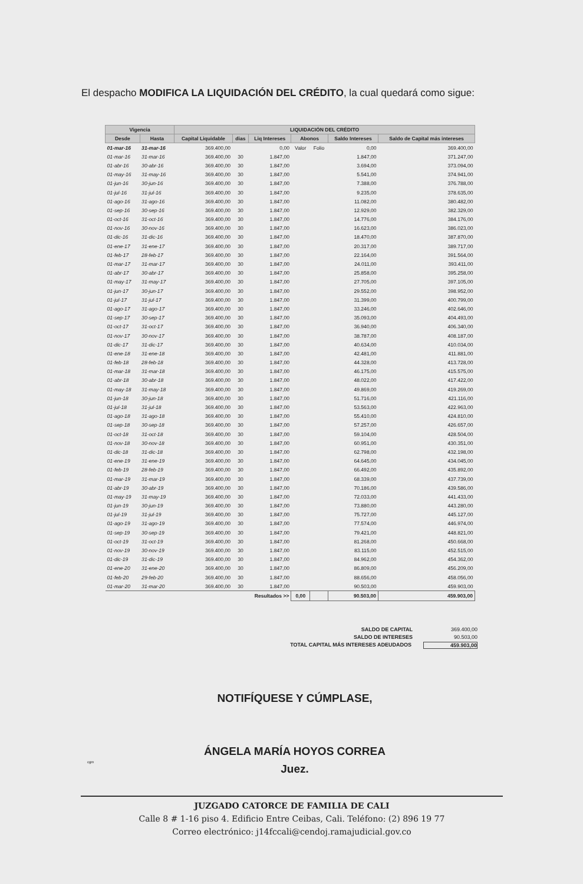El despacho MODIFICA LA LIQUIDACIÓN DEL CRÉDITO, la cual quedará como sigue:
| Vigencia | | LIQUIDACIÓN DEL CRÉDITO | | | | | | |
| --- | --- | --- | --- | --- | --- | --- | --- | --- |
| Desde | Hasta | Capital Liquidable | dias | Liq Intereses | Abonos | | Saldo Intereses | Saldo de Capital más intereses |
| 01-mar-16 | 31-mar-16 | 369.400,00 | | 0,00 | Valor | Folio | 0,00 | 369.400,00 |
| 01-mar-16 | 31-mar-16 | 369.400,00 | 30 | 1.847,00 | | | 1.847,00 | 371.247,00 |
| 01-abr-16 | 30-abr-16 | 369.400,00 | 30 | 1.847,00 | | | 3.694,00 | 373.094,00 |
| 01-may-16 | 31-may-16 | 369.400,00 | 30 | 1.847,00 | | | 5.541,00 | 374.941,00 |
| 01-jun-16 | 30-jun-16 | 369.400,00 | 30 | 1.847,00 | | | 7.388,00 | 376.788,00 |
| 01-jul-16 | 31-jul-16 | 369.400,00 | 30 | 1.847,00 | | | 9.235,00 | 378.635,00 |
| 01-ago-16 | 31-ago-16 | 369.400,00 | 30 | 1.847,00 | | | 11.082,00 | 380.482,00 |
| 01-sep-16 | 30-sep-16 | 369.400,00 | 30 | 1.847,00 | | | 12.929,00 | 382.329,00 |
| 01-oct-16 | 31-oct-16 | 369.400,00 | 30 | 1.847,00 | | | 14.776,00 | 384.176,00 |
| 01-nov-16 | 30-nov-16 | 369.400,00 | 30 | 1.847,00 | | | 16.623,00 | 386.023,00 |
| 01-dic-16 | 31-dic-16 | 369.400,00 | 30 | 1.847,00 | | | 18.470,00 | 387.870,00 |
| 01-ene-17 | 31-ene-17 | 369.400,00 | 30 | 1.847,00 | | | 20.317,00 | 389.717,00 |
| 01-feb-17 | 28-feb-17 | 369.400,00 | 30 | 1.847,00 | | | 22.164,00 | 391.564,00 |
| 01-mar-17 | 31-mar-17 | 369.400,00 | 30 | 1.847,00 | | | 24.011,00 | 393.411,00 |
| 01-abr-17 | 30-abr-17 | 369.400,00 | 30 | 1.847,00 | | | 25.858,00 | 395.258,00 |
| 01-may-17 | 31-may-17 | 369.400,00 | 30 | 1.847,00 | | | 27.705,00 | 397.105,00 |
| 01-jun-17 | 30-jun-17 | 369.400,00 | 30 | 1.847,00 | | | 29.552,00 | 398.952,00 |
| 01-jul-17 | 31-jul-17 | 369.400,00 | 30 | 1.847,00 | | | 31.399,00 | 400.799,00 |
| 01-ago-17 | 31-ago-17 | 369.400,00 | 30 | 1.847,00 | | | 33.246,00 | 402.646,00 |
| 01-sep-17 | 30-sep-17 | 369.400,00 | 30 | 1.847,00 | | | 35.093,00 | 404.493,00 |
| 01-oct-17 | 31-oct-17 | 369.400,00 | 30 | 1.847,00 | | | 36.940,00 | 406.340,00 |
| 01-nov-17 | 30-nov-17 | 369.400,00 | 30 | 1.847,00 | | | 38.787,00 | 408.187,00 |
| 01-dic-17 | 31-dic-17 | 369.400,00 | 30 | 1.847,00 | | | 40.634,00 | 410.034,00 |
| 01-ene-18 | 31-ene-18 | 369.400,00 | 30 | 1.847,00 | | | 42.481,00 | 411.881,00 |
| 01-feb-18 | 28-feb-18 | 369.400,00 | 30 | 1.847,00 | | | 44.328,00 | 413.728,00 |
| 01-mar-18 | 31-mar-18 | 369.400,00 | 30 | 1.847,00 | | | 46.175,00 | 415.575,00 |
| 01-abr-18 | 30-abr-18 | 369.400,00 | 30 | 1.847,00 | | | 48.022,00 | 417.422,00 |
| 01-may-18 | 31-may-18 | 369.400,00 | 30 | 1.847,00 | | | 49.869,00 | 419.269,00 |
| 01-jun-18 | 30-jun-18 | 369.400,00 | 30 | 1.847,00 | | | 51.716,00 | 421.116,00 |
| 01-jul-18 | 31-jul-18 | 369.400,00 | 30 | 1.847,00 | | | 53.563,00 | 422.963,00 |
| 01-ago-18 | 31-ago-18 | 369.400,00 | 30 | 1.847,00 | | | 55.410,00 | 424.810,00 |
| 01-sep-18 | 30-sep-18 | 369.400,00 | 30 | 1.847,00 | | | 57.257,00 | 426.657,00 |
| 01-oct-18 | 31-oct-18 | 369.400,00 | 30 | 1.847,00 | | | 59.104,00 | 428.504,00 |
| 01-nov-18 | 30-nov-18 | 369.400,00 | 30 | 1.847,00 | | | 60.951,00 | 430.351,00 |
| 01-dic-18 | 31-dic-18 | 369.400,00 | 30 | 1.847,00 | | | 62.798,00 | 432.198,00 |
| 01-ene-19 | 31-ene-19 | 369.400,00 | 30 | 1.847,00 | | | 64.645,00 | 434.045,00 |
| 01-feb-19 | 28-feb-19 | 369.400,00 | 30 | 1.847,00 | | | 66.492,00 | 435.892,00 |
| 01-mar-19 | 31-mar-19 | 369.400,00 | 30 | 1.847,00 | | | 68.339,00 | 437.739,00 |
| 01-abr-19 | 30-abr-19 | 369.400,00 | 30 | 1.847,00 | | | 70.186,00 | 439.586,00 |
| 01-may-19 | 31-may-19 | 369.400,00 | 30 | 1.847,00 | | | 72.033,00 | 441.433,00 |
| 01-jun-19 | 30-jun-19 | 369.400,00 | 30 | 1.847,00 | | | 73.880,00 | 443.280,00 |
| 01-jul-19 | 31-jul-19 | 369.400,00 | 30 | 1.847,00 | | | 75.727,00 | 445.127,00 |
| 01-ago-19 | 31-ago-19 | 369.400,00 | 30 | 1.847,00 | | | 77.574,00 | 446.974,00 |
| 01-sep-19 | 30-sep-19 | 369.400,00 | 30 | 1.847,00 | | | 79.421,00 | 448.821,00 |
| 01-oct-19 | 31-oct-19 | 369.400,00 | 30 | 1.847,00 | | | 81.268,00 | 450.668,00 |
| 01-nov-19 | 30-nov-19 | 369.400,00 | 30 | 1.847,00 | | | 83.115,00 | 452.515,00 |
| 01-dic-19 | 31-dic-19 | 369.400,00 | 30 | 1.847,00 | | | 84.962,00 | 454.362,00 |
| 01-ene-20 | 31-ene-20 | 369.400,00 | 30 | 1.847,00 | | | 86.809,00 | 456.209,00 |
| 01-feb-20 | 29-feb-20 | 369.400,00 | 30 | 1.847,00 | | | 88.656,00 | 458.056,00 |
| 01-mar-20 | 31-mar-20 | 369.400,00 | 30 | 1.847,00 | | | 90.503,00 | 459.903,00 |
| Resultados >> | | | | | 0,00 | | 90.503,00 | 459.903,00 |
SALDO DE CAPITAL 369.400,00
SALDO DE INTERESES 90.503,00
TOTAL CAPITAL MÁS INTERESES ADEUDADOS 459.903,00
NOTIFÍQUESE Y CÚMPLASE,
ÁNGELA MARÍA HOYOS CORREA
Juez.
cgm
JUZGADO CATORCE DE FAMILIA DE CALI
Calle 8 # 1-16 piso 4. Edificio Entre Ceibas, Cali. Teléfono: (2) 896 19 77
Correo electrónico: j14fccali@cendoj.ramajudicial.gov.co